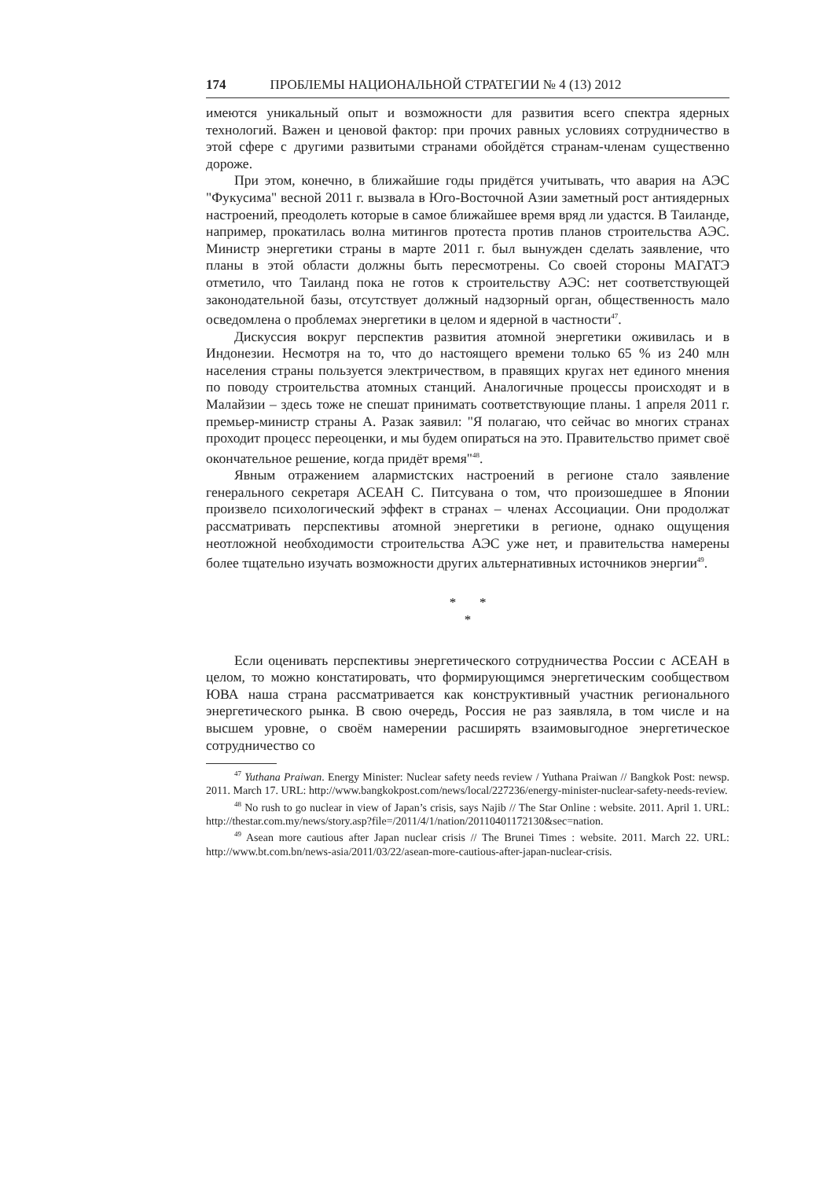174 ПРОБЛЕМЫ НАЦИОНАЛЬНОЙ СТРАТЕГИИ № 4 (13) 2012
имеются уникальный опыт и возможности для развития всего спектра ядерных технологий. Важен и ценовой фактор: при прочих равных условиях сотрудничество в этой сфере с другими развитыми странами обойдётся странам-членам существенно дороже.
При этом, конечно, в ближайшие годы придётся учитывать, что авария на АЭС "Фукусима" весной 2011 г. вызвала в Юго-Восточной Азии заметный рост антиядерных настроений, преодолеть которые в самое ближайшее время вряд ли удастся. В Таиланде, например, прокатилась волна митингов протеста против планов строительства АЭС. Министр энергетики страны в марте 2011 г. был вынужден сделать заявление, что планы в этой области должны быть пересмотрены. Со своей стороны МАГАТЭ отметило, что Таиланд пока не готов к строительству АЭС: нет соответствующей законодательной базы, отсутствует должный надзорный орган, общественность мало осведомлена о проблемах энергетики в целом и ядерной в частности<sup>47</sup>.
Дискуссия вокруг перспектив развития атомной энергетики оживилась и в Индонезии. Несмотря на то, что до настоящего времени только 65 % из 240 млн населения страны пользуется электричеством, в правящих кругах нет единого мнения по поводу строительства атомных станций. Аналогичные процессы происходят и в Малайзии – здесь тоже не спешат принимать соответствующие планы. 1 апреля 2011 г. премьер-министр страны А. Разак заявил: "Я полагаю, что сейчас во многих странах проходит процесс переоценки, и мы будем опираться на это. Правительство примет своё окончательное решение, когда придёт время"<sup>48</sup>.
Явным отражением алармистских настроений в регионе стало заявление генерального секретаря АСЕАН С. Питсувана о том, что произошедшее в Японии произвело психологический эффект в странах – членах Ассоциации. Они продолжат рассматривать перспективы атомной энергетики в регионе, однако ощущения неотложной необходимости строительства АЭС уже нет, и правительства намерены более тщательно изучать возможности других альтернативных источников энергии<sup>49</sup>.
* *
*
Если оценивать перспективы энергетического сотрудничества России с АСЕАН в целом, то можно констатировать, что формирующимся энергетическим сообществом ЮВА наша страна рассматривается как конструктивный участник регионального энергетического рынка. В свою очередь, Россия не раз заявляла, в том числе и на высшем уровне, о своём намерении расширять взаимовыгодное энергетическое сотрудничество со
<sup>47</sup> Yuthana Praiwan. Energy Minister: Nuclear safety needs review / Yuthana Praiwan // Bangkok Post: newsp. 2011. March 17. URL: http://www.bangkokpost.com/news/local/227236/energy-minister-nuclear-safety-needs-review.
<sup>48</sup> No rush to go nuclear in view of Japan’s crisis, says Najib // The Star Online : website. 2011. April 1. URL: http://thestar.com.my/news/story.asp?file=/2011/4/1/nation/20110401172130&sec=nation.
<sup>49</sup> Asean more cautious after Japan nuclear crisis // The Brunei Times : website. 2011. March 22. URL: http://www.bt.com.bn/news-asia/2011/03/22/asean-more-cautious-after-japan-nuclear-crisis.